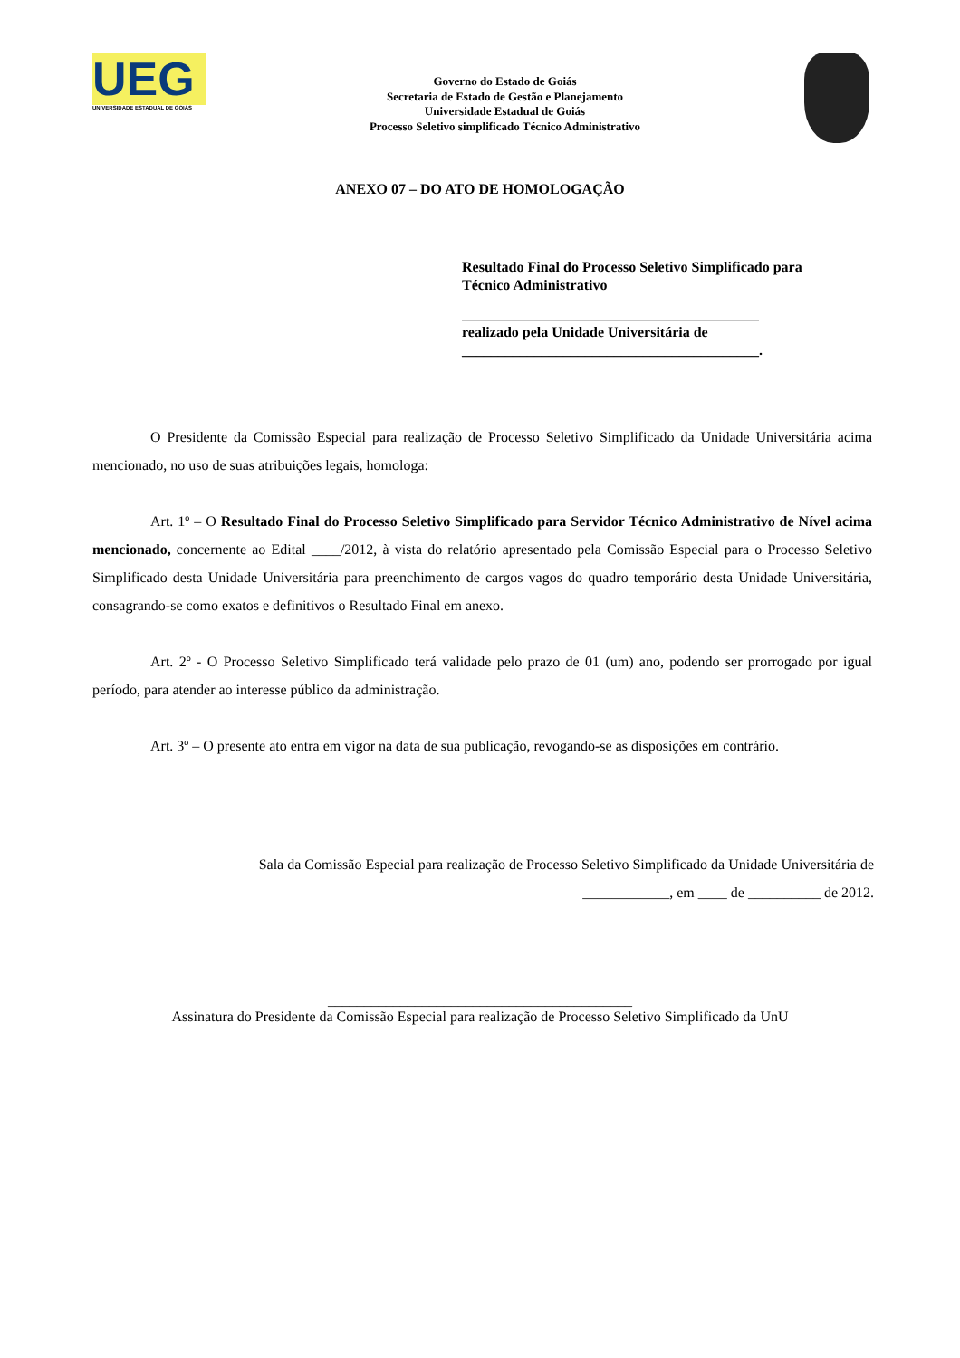UEG
UNIVERSIDADE ESTADUAL DE GOIÁS
Governo do Estado de Goiás
Secretaria de Estado de Gestão e Planejamento
Universidade Estadual de Goiás
Processo Seletivo simplificado Técnico Administrativo
ANEXO 07 – DO ATO DE HOMOLOGAÇÃO
Resultado Final do Processo Seletivo Simplificado para Técnico Administrativo
_________________________________________
realizado pela Unidade Universitária de
_________________________________________.
O Presidente da Comissão Especial para realização de Processo Seletivo Simplificado da Unidade Universitária acima mencionado, no uso de suas atribuições legais, homologa:
Art. 1º – O Resultado Final do Processo Seletivo Simplificado para Servidor Técnico Administrativo de Nível acima mencionado, concernente ao Edital ____/2012, à vista do relatório apresentado pela Comissão Especial para o Processo Seletivo Simplificado desta Unidade Universitária para preenchimento de cargos vagos do quadro temporário desta Unidade Universitária, consagrando-se como exatos e definitivos o Resultado Final em anexo.
Art. 2º - O Processo Seletivo Simplificado terá validade pelo prazo de 01 (um) ano, podendo ser prorrogado por igual período, para atender ao interesse público da administração.
Art. 3º – O presente ato entra em vigor na data de sua publicação, revogando-se as disposições em contrário.
Sala da Comissão Especial para realização de Processo Seletivo Simplificado da Unidade Universitária de ____________, em ____ de __________ de 2012.
__________________________________________
Assinatura do Presidente da Comissão Especial para realização de Processo Seletivo Simplificado da UnU